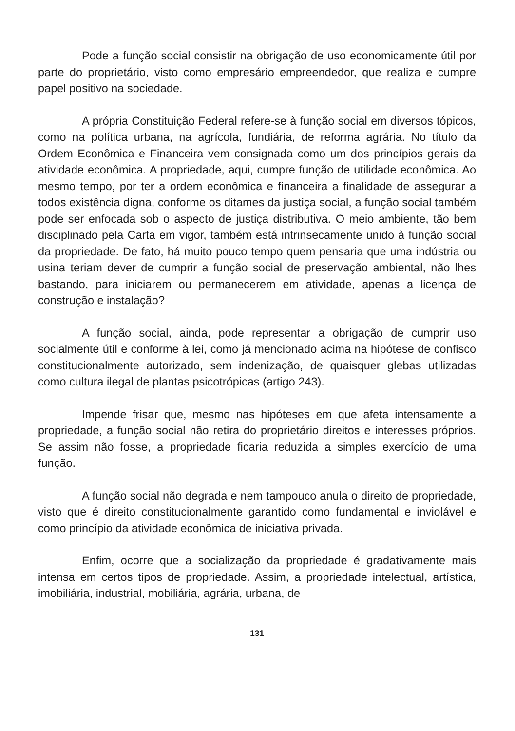Pode a função social consistir na obrigação de uso economicamente útil por parte do proprietário, visto como empresário empreendedor, que realiza e cumpre papel positivo na sociedade.
A própria Constituição Federal refere-se à função social em diversos tópicos, como na política urbana, na agrícola, fundiária, de reforma agrária. No título da Ordem Econômica e Financeira vem consignada como um dos princípios gerais da atividade econômica. A propriedade, aqui, cumpre função de utilidade econômica. Ao mesmo tempo, por ter a ordem econômica e financeira a finalidade de assegurar a todos existência digna, conforme os ditames da justiça social, a função social também pode ser enfocada sob o aspecto de justiça distributiva. O meio ambiente, tão bem disciplinado pela Carta em vigor, também está intrinsecamente unido à função social da propriedade. De fato, há muito pouco tempo quem pensaria que uma indústria ou usina teriam dever de cumprir a função social de preservação ambiental, não lhes bastando, para iniciarem ou permanecerem em atividade, apenas a licença de construção e instalação?
A função social, ainda, pode representar a obrigação de cumprir uso socialmente útil e conforme à lei, como já mencionado acima na hipótese de confisco constitucionalmente autorizado, sem indenização, de quaisquer glebas utilizadas como cultura ilegal de plantas psicotrópicas (artigo 243).
Impende frisar que, mesmo nas hipóteses em que afeta intensamente a propriedade, a função social não retira do proprietário direitos e interesses próprios. Se assim não fosse, a propriedade ficaria reduzida a simples exercício de uma função.
A função social não degrada e nem tampouco anula o direito de propriedade, visto que é direito constitucionalmente garantido como fundamental e inviolável e como princípio da atividade econômica de iniciativa privada.
Enfim, ocorre que a socialização da propriedade é gradativamente mais intensa em certos tipos de propriedade. Assim, a propriedade intelectual, artística, imobiliária, industrial, mobiliária, agrária, urbana, de
131